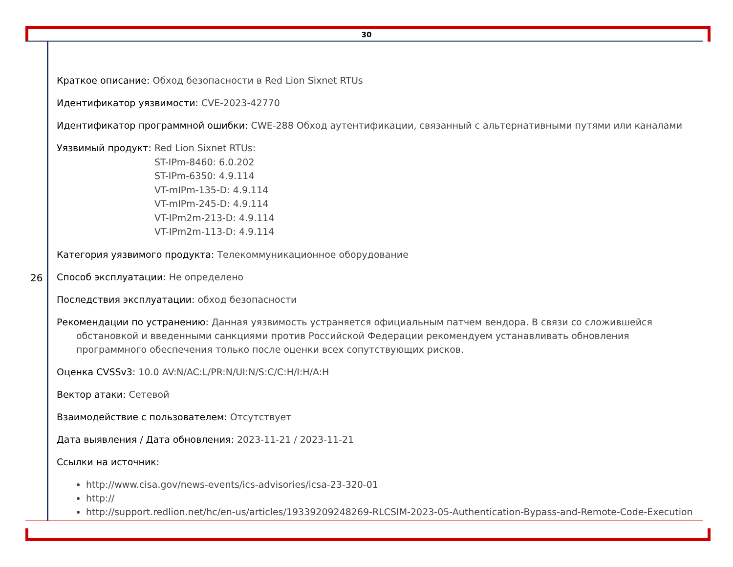30
26
Краткое описание: Обход безопасности в Red Lion Sixnet RTUs
Идентификатор уязвимости: CVE-2023-42770
Идентификатор программной ошибки: CWE-288 Обход аутентификации, связанный с альтернативными путями или каналами
Уязвимый продукт: Red Lion Sixnet RTUs:
ST-IPm-8460: 6.0.202
ST-IPm-6350: 4.9.114
VT-mIPm-135-D: 4.9.114
VT-mIPm-245-D: 4.9.114
VT-IPm2m-213-D: 4.9.114
VT-IPm2m-113-D: 4.9.114
Категория уязвимого продукта: Телекоммуникационное оборудование
Способ эксплуатации: Не определено
Последствия эксплуатации: обход безопасности
Рекомендации по устранению: Данная уязвимость устраняется официальным патчем вендора. В связи со сложившейся обстановкой и введенными санкциями против Российской Федерации рекомендуем устанавливать обновления программного обеспечения только после оценки всех сопутствующих рисков.
Оценка CVSSv3: 10.0 AV:N/AC:L/PR:N/UI:N/S:C/C:H/I:H/A:H
Вектор атаки: Сетевой
Взаимодействие с пользователем: Отсутствует
Дата выявления / Дата обновления: 2023-11-21 / 2023-11-21
Ссылки на источник:
http://www.cisa.gov/news-events/ics-advisories/icsa-23-320-01
http://
http://support.redlion.net/hc/en-us/articles/19339209248269-RLCSIM-2023-05-Authentication-Bypass-and-Remote-Code-Execution